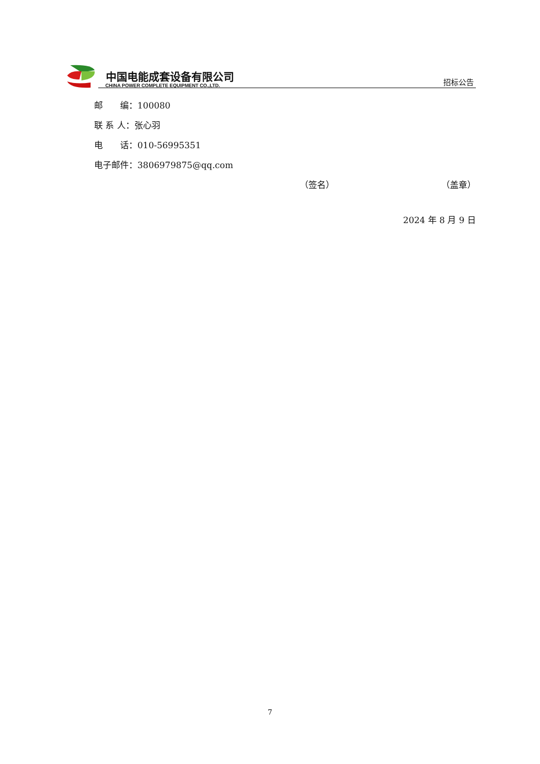中国电能成套设备有限公司
CHINA POWER COMPLETE EQUIPMENT CO.,LTD.
招标公告
邮　　编：100080
联 系 人：张心羽
电　　话：010-56995351
电子邮件：3806979875@qq.com
（签名） （盖章）
2024 年 8 月 9 日
7